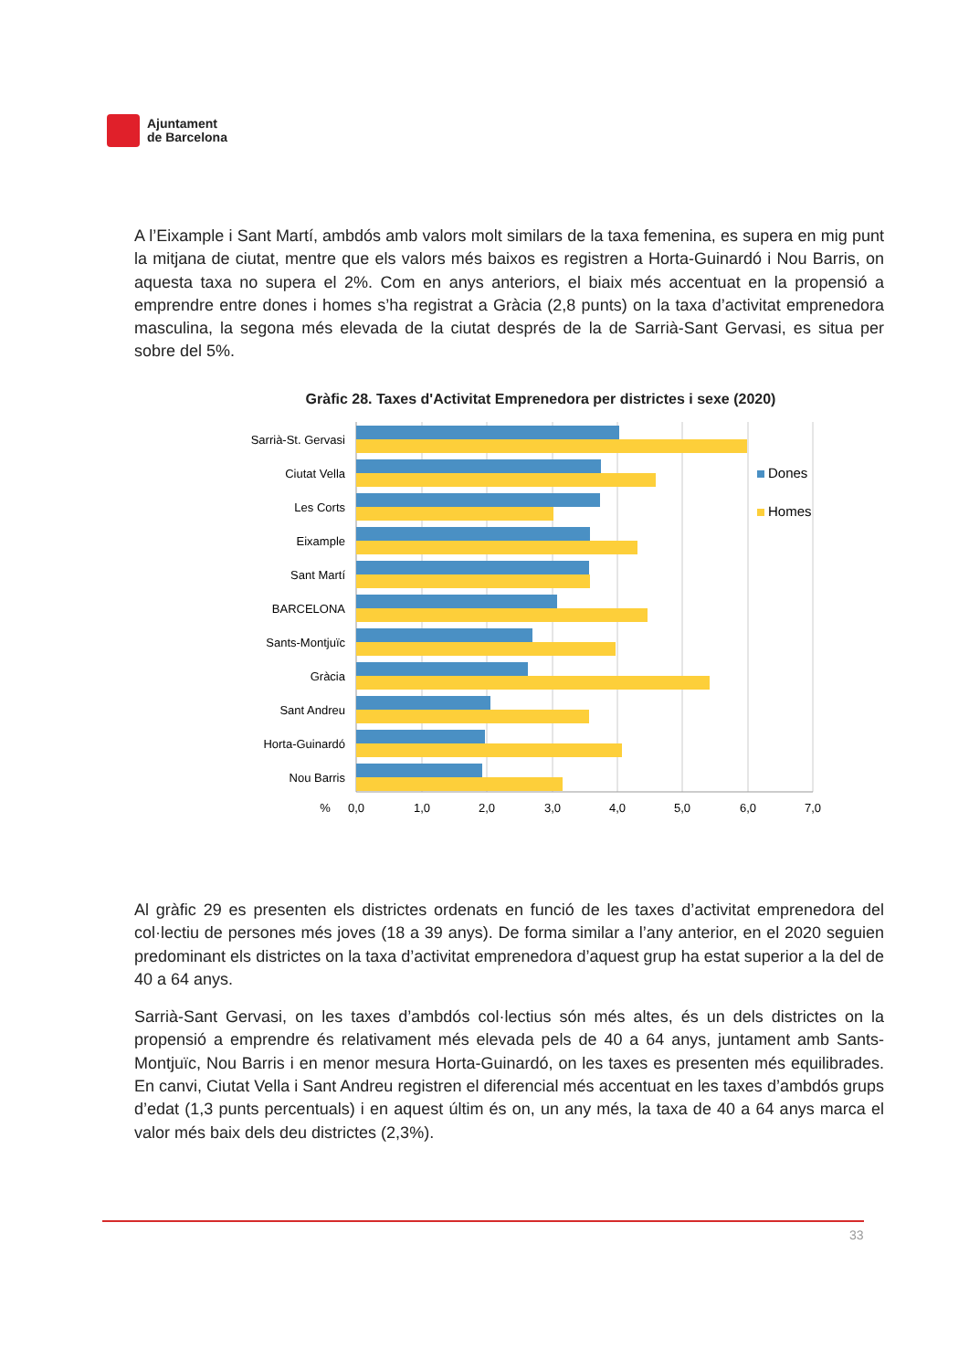Ajuntament
de Barcelona
A l’Eixample i Sant Martí, ambdós amb valors molt similars de la taxa femenina, es supera en mig punt la mitjana de ciutat, mentre que els valors més baixos es registren a Horta-Guinardó i Nou Barris, on aquesta taxa no supera el 2%. Com en anys anteriors, el biaix més accentuat en la propensió a emprendre entre dones i homes s’ha registrat a Gràcia (2,8 punts) on la taxa d’activitat emprenedora masculina, la segona més elevada de la ciutat després de la de Sarrià-Sant Gervasi, es situa per sobre del 5%.
Gràfic 28. Taxes d'Activitat Emprenedora per districtes i sexe (2020)
Sarrià-St. Gervasi
Ciutat Vella
Les Corts
Eixample
Sant Martí
BARCELONA
Sants-Montjuïc
Gràcia
Sant Andreu
Horta-Guinardó
Nou Barris
%
0,0
1,0
2,0
3,0
4,0
5,0
6,0
7,0
Dones
Homes
Al gràfic 29 es presenten els districtes ordenats en funció de les taxes d’activitat emprenedora del col·lectiu de persones més joves (18 a 39 anys). De forma similar a l’any anterior, en el 2020 seguien predominant els districtes on la taxa d’activitat emprenedora d’aquest grup ha estat superior a la del de 40 a 64 anys.
Sarrià-Sant Gervasi, on les taxes d’ambdós col·lectius són més altes, és un dels districtes on la propensió a emprendre és relativament més elevada pels de 40 a 64 anys, juntament amb Sants-Montjuïc, Nou Barris i en menor mesura Horta-Guinardó, on les taxes es presenten més equilibrades. En canvi, Ciutat Vella i Sant Andreu registren el diferencial més accentuat en les taxes d’ambdós grups d’edat (1,3 punts percentuals) i en aquest últim és on, un any més, la taxa de 40 a 64 anys marca el valor més baix dels deu districtes (2,3%).
33